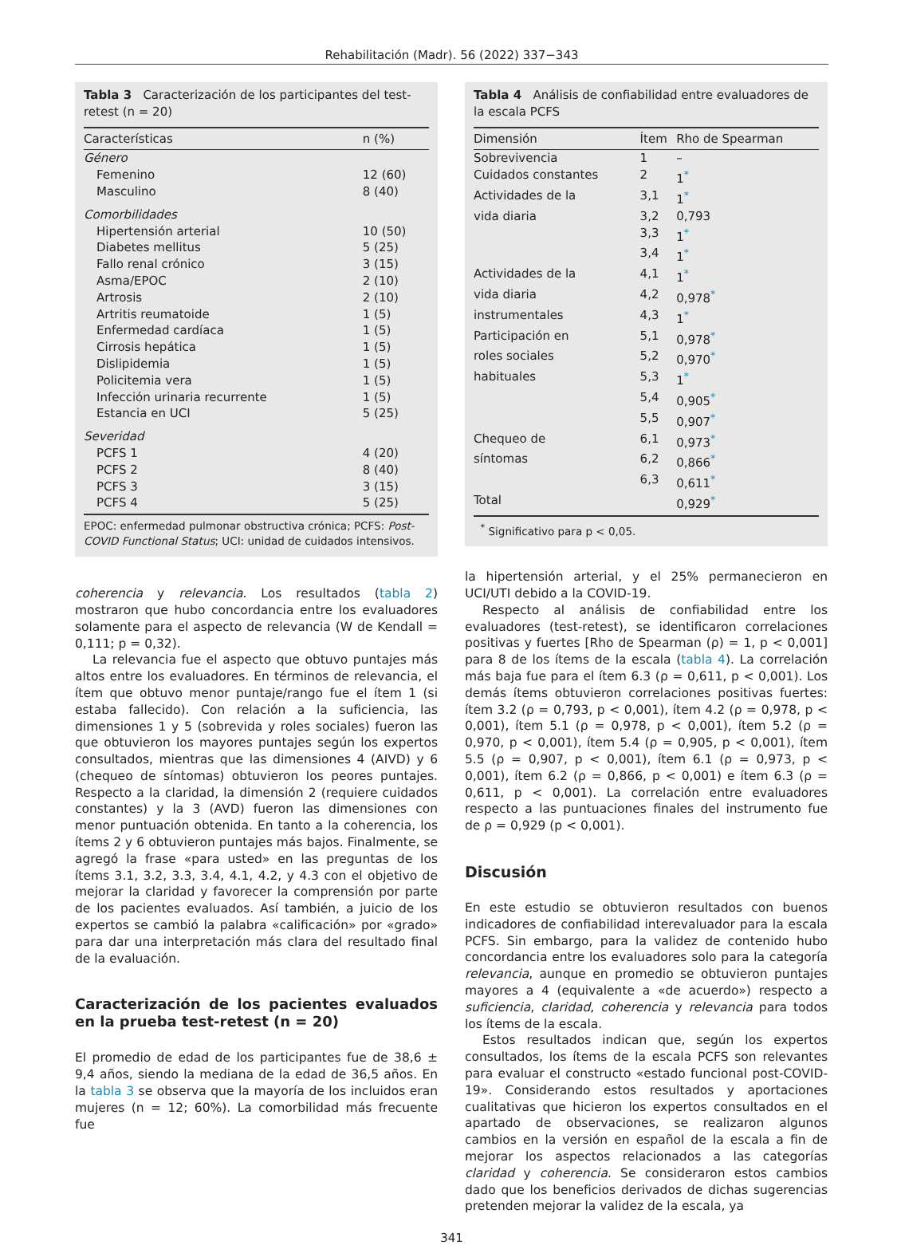Rehabilitación (Madr). 56 (2022) 337−343
Tabla 3 Caracterización de los participantes del test-retest (n = 20)
| Características | n (%) |
| --- | --- |
| Género | |
| Femenino | 12 (60) |
| Masculino | 8 (40) |
| Comorbilidades | |
| Hipertensión arterial | 10 (50) |
| Diabetes mellitus | 5 (25) |
| Fallo renal crónico | 3 (15) |
| Asma/EPOC | 2 (10) |
| Artrosis | 2 (10) |
| Artritis reumatoide | 1 (5) |
| Enfermedad cardíaca | 1 (5) |
| Cirrosis hepática | 1 (5) |
| Dislipidemia | 1 (5) |
| Policitemia vera | 1 (5) |
| Infección urinaria recurrente | 1 (5) |
| Estancia en UCI | 5 (25) |
| Severidad | |
| PCFS 1 | 4 (20) |
| PCFS 2 | 8 (40) |
| PCFS 3 | 3 (15) |
| PCFS 4 | 5 (25) |
EPOC: enfermedad pulmonar obstructiva crónica; PCFS: Post-COVID Functional Status; UCI: unidad de cuidados intensivos.
coherencia y relevancia. Los resultados (tabla 2) mostraron que hubo concordancia entre los evaluadores solamente para el aspecto de relevancia (W de Kendall = 0,111; p = 0,32).
La relevancia fue el aspecto que obtuvo puntajes más altos entre los evaluadores. En términos de relevancia, el ítem que obtuvo menor puntaje/rango fue el ítem 1 (si estaba fallecido). Con relación a la suficiencia, las dimensiones 1 y 5 (sobrevida y roles sociales) fueron las que obtuvieron los mayores puntajes según los expertos consultados, mientras que las dimensiones 4 (AIVD) y 6 (chequeo de síntomas) obtuvieron los peores puntajes. Respecto a la claridad, la dimensión 2 (requiere cuidados constantes) y la 3 (AVD) fueron las dimensiones con menor puntuación obtenida. En tanto a la coherencia, los ítems 2 y 6 obtuvieron puntajes más bajos. Finalmente, se agregó la frase «para usted» en las preguntas de los ítems 3.1, 3.2, 3.3, 3.4, 4.1, 4.2, y 4.3 con el objetivo de mejorar la claridad y favorecer la comprensión por parte de los pacientes evaluados. Así también, a juicio de los expertos se cambió la palabra «calificación» por «grado» para dar una interpretación más clara del resultado final de la evaluación.
Caracterización de los pacientes evaluados en la prueba test-retest (n = 20)
El promedio de edad de los participantes fue de 38,6 ± 9,4 años, siendo la mediana de la edad de 36,5 años. En la tabla 3 se observa que la mayoría de los incluidos eran mujeres (n = 12; 60%). La comorbilidad más frecuente fue
Tabla 4 Análisis de confiabilidad entre evaluadores de la escala PCFS
| Dimensión | Ítem | Rho de Spearman |
| --- | --- | --- |
| Sobrevivencia | 1 | – |
| Cuidados constantes | 2 | 1<sup>*</sup> |
| Actividades de la | 3,1 | 1<sup>*</sup> |
| vida diaria | 3,2 | 0,793 |
| | 3,3 | 1<sup>*</sup> |
| | 3,4 | 1<sup>*</sup> |
| Actividades de la | 4,1 | 1<sup>*</sup> |
| vida diaria | 4,2 | 0,978<sup>*</sup> |
| instrumentales | 4,3 | 1<sup>*</sup> |
| Participación en | 5,1 | 0,978<sup>*</sup> |
| roles sociales | 5,2 | 0,970<sup>*</sup> |
| habituales | 5,3 | 1<sup>*</sup> |
| | 5,4 | 0,905<sup>*</sup> |
| | 5,5 | 0,907<sup>*</sup> |
| Chequeo de | 6,1 | 0,973<sup>*</sup> |
| síntomas | 6,2 | 0,866<sup>*</sup> |
| | 6,3 | 0,611<sup>*</sup> |
| Total | | 0,929<sup>*</sup> |
<sup>*</sup> Significativo para p < 0,05.
la hipertensión arterial, y el 25% permanecieron en UCI/UTI debido a la COVID-19.
Respecto al análisis de confiabilidad entre los evaluadores (test-retest), se identificaron correlaciones positivas y fuertes [Rho de Spearman (ρ) = 1, p < 0,001] para 8 de los ítems de la escala (tabla 4). La correlación más baja fue para el ítem 6.3 (ρ = 0,611, p < 0,001). Los demás ítems obtuvieron correlaciones positivas fuertes: ítem 3.2 (ρ = 0,793, p < 0,001), ítem 4.2 (ρ = 0,978, p < 0,001), ítem 5.1 (ρ = 0,978, p < 0,001), ítem 5.2 (ρ = 0,970, p < 0,001), ítem 5.4 (ρ = 0,905, p < 0,001), ítem 5.5 (ρ = 0,907, p < 0,001), ítem 6.1 (ρ = 0,973, p < 0,001), ítem 6.2 (ρ = 0,866, p < 0,001) e ítem 6.3 (ρ = 0,611, p < 0,001). La correlación entre evaluadores respecto a las puntuaciones finales del instrumento fue de ρ = 0,929 (p < 0,001).
Discusión
En este estudio se obtuvieron resultados con buenos indicadores de confiabilidad interevaluador para la escala PCFS. Sin embargo, para la validez de contenido hubo concordancia entre los evaluadores solo para la categoría relevancia, aunque en promedio se obtuvieron puntajes mayores a 4 (equivalente a «de acuerdo») respecto a suficiencia, claridad, coherencia y relevancia para todos los ítems de la escala.
Estos resultados indican que, según los expertos consultados, los ítems de la escala PCFS son relevantes para evaluar el constructo «estado funcional post-COVID-19». Considerando estos resultados y aportaciones cualitativas que hicieron los expertos consultados en el apartado de observaciones, se realizaron algunos cambios en la versión en español de la escala a fin de mejorar los aspectos relacionados a las categorías claridad y coherencia. Se consideraron estos cambios dado que los beneficios derivados de dichas sugerencias pretenden mejorar la validez de la escala, ya
341